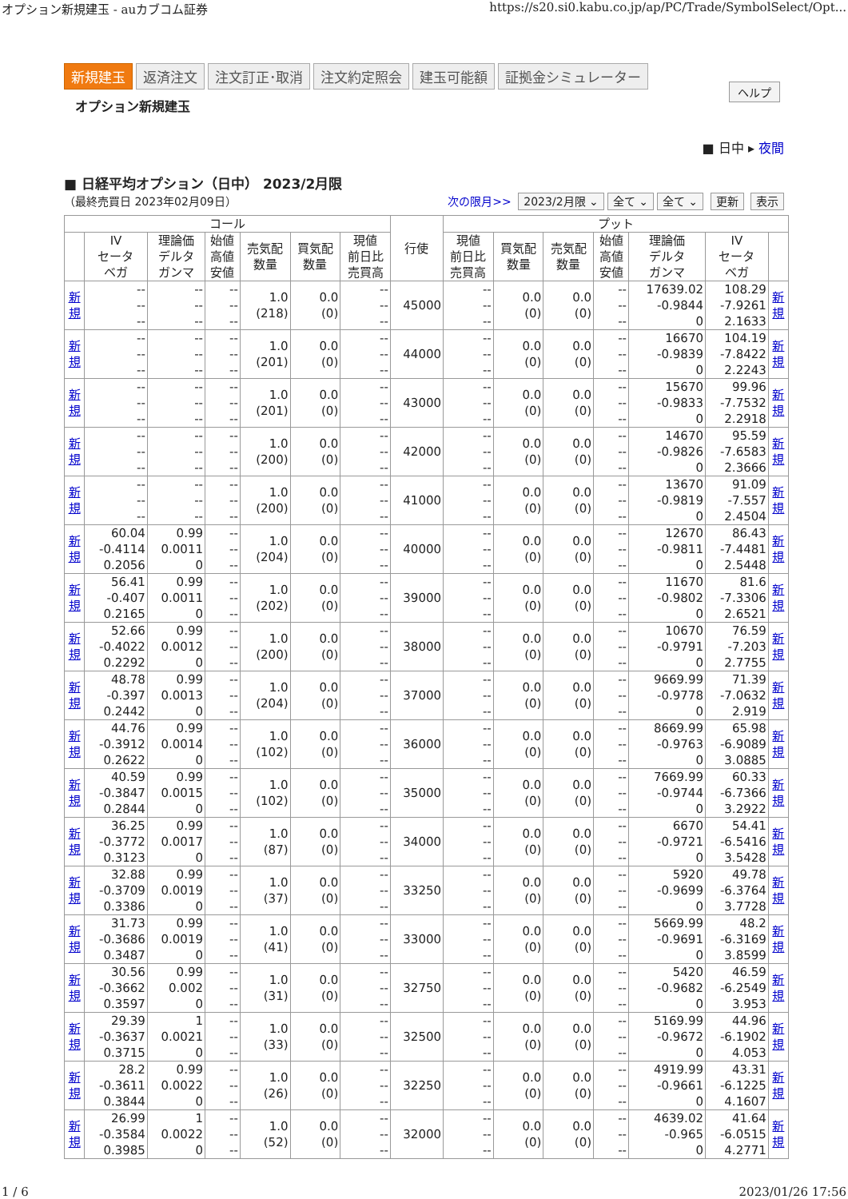オプション新規建玉 - auカブコム証券 https://s20.si0.kabu.co.jp/ap/PC/Trade/SymbolSelect/Opt...
新規建玉 返済注文 注文訂正･取消 注文約定照会 建玉可能額 証拠金シミュレーター
オプション新規建玉
ヘルプ
■ 日中 ▸ 夜間
■ 日経平均オプション（日中） 2023/2月限
（最終売買日 2023年02月09日）
次の限月>> 2023/2月限 ⌄ 全て ⌄ 全て ⌄ 更新 表示
| コール | | | | | | | 行使 | プット | | | | | | |
| --- | --- | --- | --- | --- | --- | --- | --- | --- | --- | --- | --- | --- | --- | --- |
| | IV セータ ベガ | 理論価 デルタ ガンマ | 始値 高値 安値 | 売気配 数量 | 買気配 数量 | 現値 前日比 売買高 | | 現値 前日比 売買高 | 買気配 数量 | 売気配 数量 | 始値 高値 安値 | 理論価 デルタ ガンマ | IV セータ ベガ | |
| 新 規 | -- -- -- | -- -- -- | -- -- -- | 1.0 (218) | 0.0 (0) | -- -- -- | 45000 | -- -- -- | 0.0 (0) | 0.0 (0) | -- -- -- | 17639.02 -0.9844 0 | 108.29 -7.9261 2.1633 | 新 規 |
| 新 規 | -- -- -- | -- -- -- | -- -- -- | 1.0 (201) | 0.0 (0) | -- -- -- | 44000 | -- -- -- | 0.0 (0) | 0.0 (0) | -- -- -- | 16670 -0.9839 0 | 104.19 -7.8422 2.2243 | 新 規 |
| 新 規 | -- -- -- | -- -- -- | -- -- -- | 1.0 (201) | 0.0 (0) | -- -- -- | 43000 | -- -- -- | 0.0 (0) | 0.0 (0) | -- -- -- | 15670 -0.9833 0 | 99.96 -7.7532 2.2918 | 新 規 |
| 新 規 | -- -- -- | -- -- -- | -- -- -- | 1.0 (200) | 0.0 (0) | -- -- -- | 42000 | -- -- -- | 0.0 (0) | 0.0 (0) | -- -- -- | 14670 -0.9826 0 | 95.59 -7.6583 2.3666 | 新 規 |
| 新 規 | -- -- -- | -- -- -- | -- -- -- | 1.0 (200) | 0.0 (0) | -- -- -- | 41000 | -- -- -- | 0.0 (0) | 0.0 (0) | -- -- -- | 13670 -0.9819 0 | 91.09 -7.557 2.4504 | 新 規 |
| 新 規 | 60.04 -0.4114 0.2056 | 0.99 0.0011 0 | -- -- -- | 1.0 (204) | 0.0 (0) | -- -- -- | 40000 | -- -- -- | 0.0 (0) | 0.0 (0) | -- -- -- | 12670 -0.9811 0 | 86.43 -7.4481 2.5448 | 新 規 |
| 新 規 | 56.41 -0.407 0.2165 | 0.99 0.0011 0 | -- -- -- | 1.0 (202) | 0.0 (0) | -- -- -- | 39000 | -- -- -- | 0.0 (0) | 0.0 (0) | -- -- -- | 11670 -0.9802 0 | 81.6 -7.3306 2.6521 | 新 規 |
| 新 規 | 52.66 -0.4022 0.2292 | 0.99 0.0012 0 | -- -- -- | 1.0 (200) | 0.0 (0) | -- -- -- | 38000 | -- -- -- | 0.0 (0) | 0.0 (0) | -- -- -- | 10670 -0.9791 0 | 76.59 -7.203 2.7755 | 新 規 |
| 新 規 | 48.78 -0.397 0.2442 | 0.99 0.0013 0 | -- -- -- | 1.0 (204) | 0.0 (0) | -- -- -- | 37000 | -- -- -- | 0.0 (0) | 0.0 (0) | -- -- -- | 9669.99 -0.9778 0 | 71.39 -7.0632 2.919 | 新 規 |
| 新 規 | 44.76 -0.3912 0.2622 | 0.99 0.0014 0 | -- -- -- | 1.0 (102) | 0.0 (0) | -- -- -- | 36000 | -- -- -- | 0.0 (0) | 0.0 (0) | -- -- -- | 8669.99 -0.9763 0 | 65.98 -6.9089 3.0885 | 新 規 |
| 新 規 | 40.59 -0.3847 0.2844 | 0.99 0.0015 0 | -- -- -- | 1.0 (102) | 0.0 (0) | -- -- -- | 35000 | -- -- -- | 0.0 (0) | 0.0 (0) | -- -- -- | 7669.99 -0.9744 0 | 60.33 -6.7366 3.2922 | 新 規 |
| 新 規 | 36.25 -0.3772 0.3123 | 0.99 0.0017 0 | -- -- -- | 1.0 (87) | 0.0 (0) | -- -- -- | 34000 | -- -- -- | 0.0 (0) | 0.0 (0) | -- -- -- | 6670 -0.9721 0 | 54.41 -6.5416 3.5428 | 新 規 |
| 新 規 | 32.88 -0.3709 0.3386 | 0.99 0.0019 0 | -- -- -- | 1.0 (37) | 0.0 (0) | -- -- -- | 33250 | -- -- -- | 0.0 (0) | 0.0 (0) | -- -- -- | 5920 -0.9699 0 | 49.78 -6.3764 3.7728 | 新 規 |
| 新 規 | 31.73 -0.3686 0.3487 | 0.99 0.0019 0 | -- -- -- | 1.0 (41) | 0.0 (0) | -- -- -- | 33000 | -- -- -- | 0.0 (0) | 0.0 (0) | -- -- -- | 5669.99 -0.9691 0 | 48.2 -6.3169 3.8599 | 新 規 |
| 新 規 | 30.56 -0.3662 0.3597 | 0.99 0.002 0 | -- -- -- | 1.0 (31) | 0.0 (0) | -- -- -- | 32750 | -- -- -- | 0.0 (0) | 0.0 (0) | -- -- -- | 5420 -0.9682 0 | 46.59 -6.2549 3.953 | 新 規 |
| 新 規 | 29.39 -0.3637 0.3715 | 1 0.0021 0 | -- -- -- | 1.0 (33) | 0.0 (0) | -- -- -- | 32500 | -- -- -- | 0.0 (0) | 0.0 (0) | -- -- -- | 5169.99 -0.9672 0 | 44.96 -6.1902 4.053 | 新 規 |
| 新 規 | 28.2 -0.3611 0.3844 | 0.99 0.0022 0 | -- -- -- | 1.0 (26) | 0.0 (0) | -- -- -- | 32250 | -- -- -- | 0.0 (0) | 0.0 (0) | -- -- -- | 4919.99 -0.9661 0 | 43.31 -6.1225 4.1607 | 新 規 |
| 新 規 | 26.99 -0.3584 0.3985 | 1 0.0022 0 | -- -- -- | 1.0 (52) | 0.0 (0) | -- -- -- | 32000 | -- -- -- | 0.0 (0) | 0.0 (0) | -- -- -- | 4639.02 -0.965 0 | 41.64 -6.0515 4.2771 | 新 規 |
1 / 6 2023/01/26 17:56